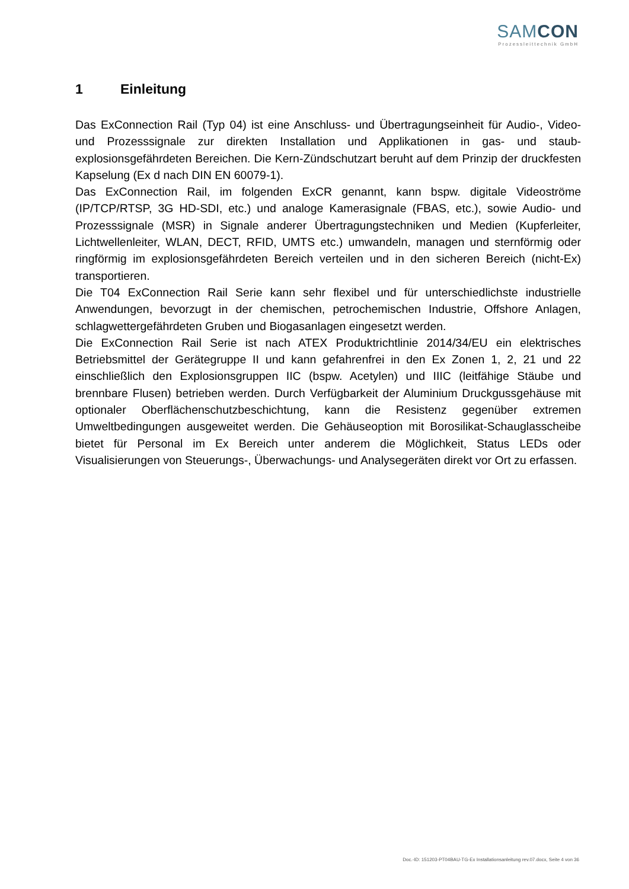SAMCON
Prozessleittechnik GmbH
1 Einleitung
Das ExConnection Rail (Typ 04) ist eine Anschluss- und Übertragungseinheit für Audio-, Video- und Prozesssignale zur direkten Installation und Applikationen in gas- und staub-explosionsgefährdeten Bereichen. Die Kern-Zündschutzart beruht auf dem Prinzip der druckfesten Kapselung (Ex d nach DIN EN 60079-1).
Das ExConnection Rail, im folgenden ExCR genannt, kann bspw. digitale Videoströme (IP/TCP/RTSP, 3G HD-SDI, etc.) und analoge Kamerasignale (FBAS, etc.), sowie Audio- und Prozesssignale (MSR) in Signale anderer Übertragungstechniken und Medien (Kupferleiter, Lichtwellenleiter, WLAN, DECT, RFID, UMTS etc.) umwandeln, managen und sternförmig oder ringförmig im explosionsgefährdeten Bereich verteilen und in den sicheren Bereich (nicht-Ex) transportieren.
Die T04 ExConnection Rail Serie kann sehr flexibel und für unterschiedlichste industrielle Anwendungen, bevorzugt in der chemischen, petrochemischen Industrie, Offshore Anlagen, schlagwettergefährdeten Gruben und Biogasanlagen eingesetzt werden.
Die ExConnection Rail Serie ist nach ATEX Produktrichtlinie 2014/34/EU ein elektrisches Betriebsmittel der Gerätegruppe II und kann gefahrenfrei in den Ex Zonen 1, 2, 21 und 22 einschließlich den Explosionsgruppen IIC (bspw. Acetylen) und IIIC (leitfähige Stäube und brennbare Flusen) betrieben werden. Durch Verfügbarkeit der Aluminium Druckgussgehäuse mit optionaler Oberflächenschutzbeschichtung, kann die Resistenz gegenüber extremen Umweltbedingungen ausgeweitet werden. Die Gehäuseoption mit Borosilikat-Schauglasscheibe bietet für Personal im Ex Bereich unter anderem die Möglichkeit, Status LEDs oder Visualisierungen von Steuerungs-, Überwachungs- und Analysegeräten direkt vor Ort zu erfassen.
Doc.-ID: 151203-PT04BAU-TG-Ex Installationsanleitung rev.07.docx, Seite 4 von 36